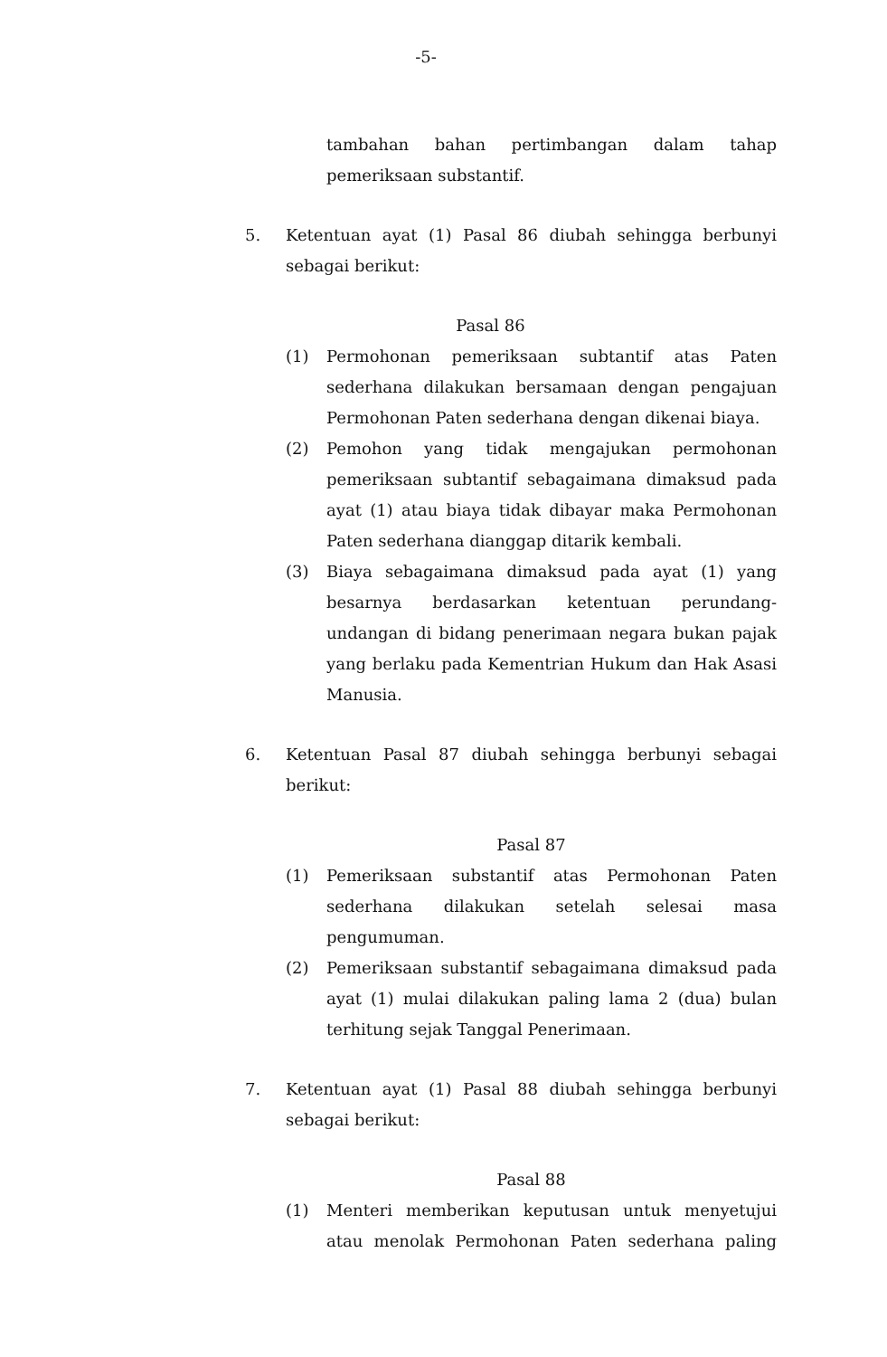-5-
tambahan bahan pertimbangan dalam tahap pemeriksaan substantif.
5. Ketentuan ayat (1) Pasal 86 diubah sehingga berbunyi sebagai berikut:
Pasal 86
(1) Permohonan pemeriksaan subtantif atas Paten sederhana dilakukan bersamaan dengan pengajuan Permohonan Paten sederhana dengan dikenai biaya.
(2) Pemohon yang tidak mengajukan permohonan pemeriksaan subtantif sebagaimana dimaksud pada ayat (1) atau biaya tidak dibayar maka Permohonan Paten sederhana dianggap ditarik kembali.
(3) Biaya sebagaimana dimaksud pada ayat (1) yang besarnya berdasarkan ketentuan perundang-undangan di bidang penerimaan negara bukan pajak yang berlaku pada Kementrian Hukum dan Hak Asasi Manusia.
6. Ketentuan Pasal 87 diubah sehingga berbunyi sebagai berikut:
Pasal 87
(1) Pemeriksaan substantif atas Permohonan Paten sederhana dilakukan setelah selesai masa pengumuman.
(2) Pemeriksaan substantif sebagaimana dimaksud pada ayat (1) mulai dilakukan paling lama 2 (dua) bulan terhitung sejak Tanggal Penerimaan.
7. Ketentuan ayat (1) Pasal 88 diubah sehingga berbunyi sebagai berikut:
Pasal 88
(1) Menteri memberikan keputusan untuk menyetujui atau menolak Permohonan Paten sederhana paling